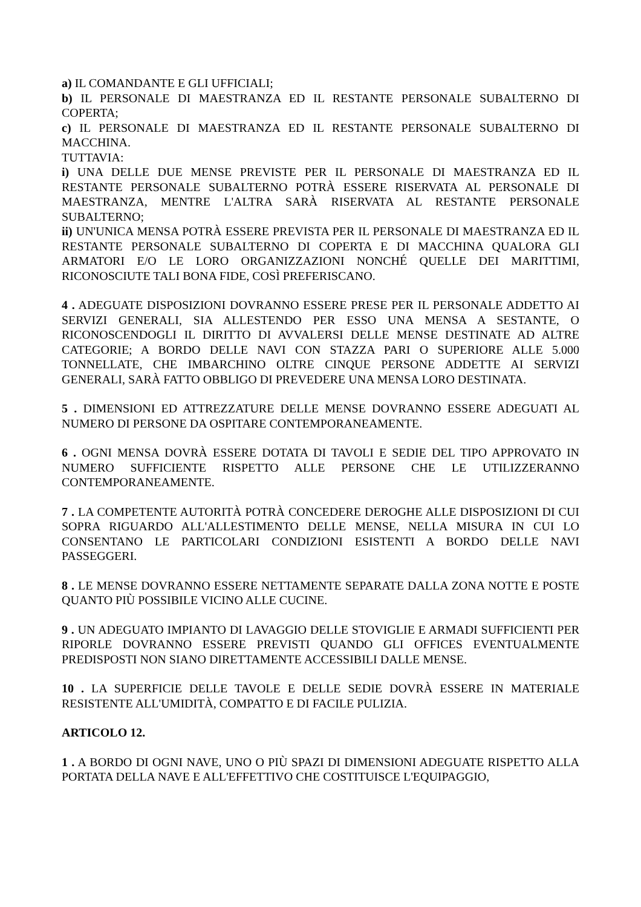a) IL COMANDANTE E GLI UFFICIALI;
b) IL PERSONALE DI MAESTRANZA ED IL RESTANTE PERSONALE SUBALTERNO DI COPERTA;
c) IL PERSONALE DI MAESTRANZA ED IL RESTANTE PERSONALE SUBALTERNO DI MACCHINA.
TUTTAVIA:
i) UNA DELLE DUE MENSE PREVISTE PER IL PERSONALE DI MAESTRANZA ED IL RESTANTE PERSONALE SUBALTERNO POTRÀ ESSERE RISERVATA AL PERSONALE DI MAESTRANZA, MENTRE L'ALTRA SARÀ RISERVATA AL RESTANTE PERSONALE SUBALTERNO;
ii) UN'UNICA MENSA POTRÀ ESSERE PREVISTA PER IL PERSONALE DI MAESTRANZA ED IL RESTANTE PERSONALE SUBALTERNO DI COPERTA E DI MACCHINA QUALORA GLI ARMATORI E/O LE LORO ORGANIZZAZIONI NONCHÉ QUELLE DEI MARITTIMI, RICONOSCIUTE TALI BONA FIDE, COSÌ PREFERISCANO.
4 . ADEGUATE DISPOSIZIONI DOVRANNO ESSERE PRESE PER IL PERSONALE ADDETTO AI SERVIZI GENERALI, SIA ALLESTENDO PER ESSO UNA MENSA A SESTANTE, O RICONOSCENDOGLI IL DIRITTO DI AVVALERSI DELLE MENSE DESTINATE AD ALTRE CATEGORIE; A BORDO DELLE NAVI CON STAZZA PARI O SUPERIORE ALLE 5.000 TONNELLATE, CHE IMBARCHINO OLTRE CINQUE PERSONE ADDETTE AI SERVIZI GENERALI, SARÀ FATTO OBBLIGO DI PREVEDERE UNA MENSA LORO DESTINATA.
5 . DIMENSIONI ED ATTREZZATURE DELLE MENSE DOVRANNO ESSERE ADEGUATI AL NUMERO DI PERSONE DA OSPITARE CONTEMPORANEAMENTE.
6 . OGNI MENSA DOVRÀ ESSERE DOTATA DI TAVOLI E SEDIE DEL TIPO APPROVATO IN NUMERO SUFFICIENTE RISPETTO ALLE PERSONE CHE LE UTILIZZERANNO CONTEMPORANEAMENTE.
7 . LA COMPETENTE AUTORITÀ POTRÀ CONCEDERE DEROGHE ALLE DISPOSIZIONI DI CUI SOPRA RIGUARDO ALL'ALLESTIMENTO DELLE MENSE, NELLA MISURA IN CUI LO CONSENTANO LE PARTICOLARI CONDIZIONI ESISTENTI A BORDO DELLE NAVI PASSEGGERI.
8 . LE MENSE DOVRANNO ESSERE NETTAMENTE SEPARATE DALLA ZONA NOTTE E POSTE QUANTO PIÙ POSSIBILE VICINO ALLE CUCINE.
9 . UN ADEGUATO IMPIANTO DI LAVAGGIO DELLE STOVIGLIE E ARMADI SUFFICIENTI PER RIPORLE DOVRANNO ESSERE PREVISTI QUANDO GLI OFFICES EVENTUALMENTE PREDISPOSTI NON SIANO DIRETTAMENTE ACCESSIBILI DALLE MENSE.
10 . LA SUPERFICIE DELLE TAVOLE E DELLE SEDIE DOVRÀ ESSERE IN MATERIALE RESISTENTE ALL'UMIDITÀ, COMPATTO E DI FACILE PULIZIA.
ARTICOLO 12.
1 . A BORDO DI OGNI NAVE, UNO O PIÙ SPAZI DI DIMENSIONI ADEGUATE RISPETTO ALLA PORTATA DELLA NAVE E ALL'EFFETTIVO CHE COSTITUISCE L'EQUIPAGGIO,